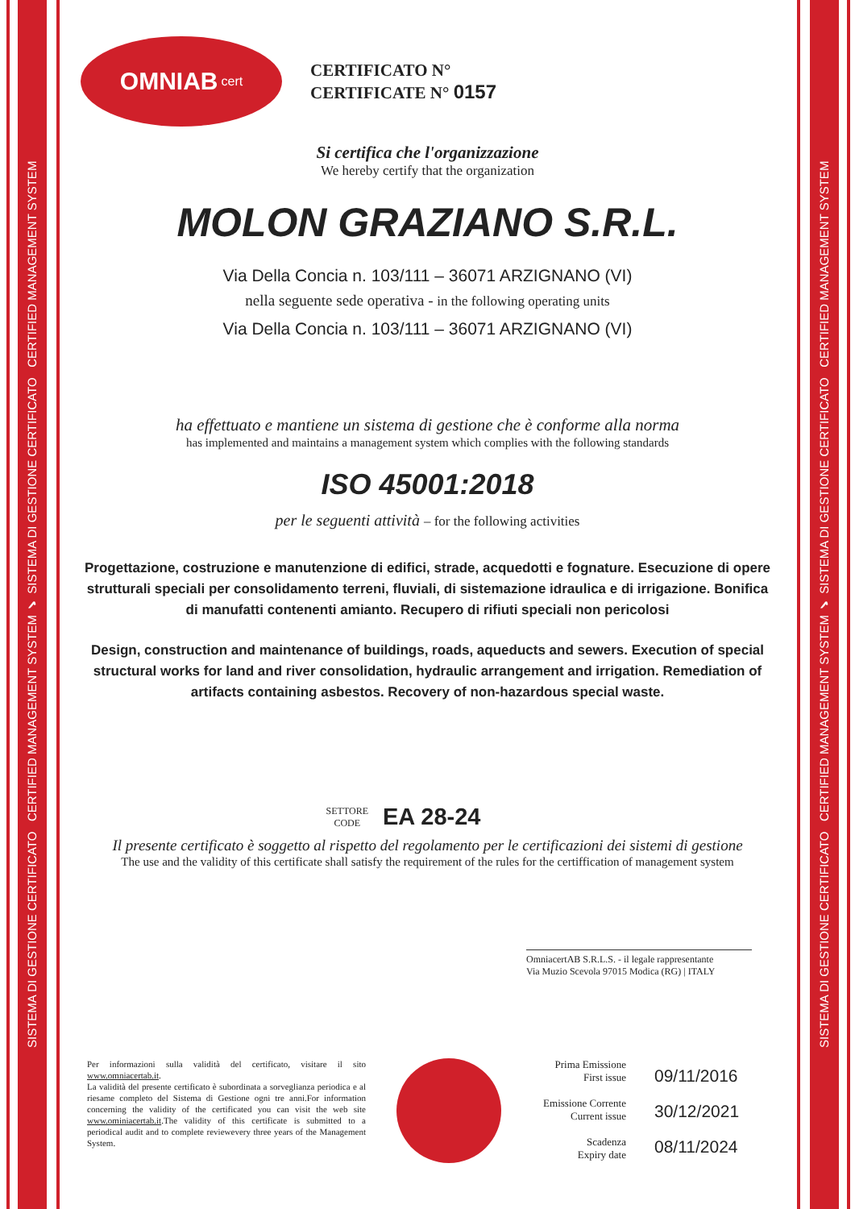SISTEMA DI GESTIONE CERTIFICATO CERTIFIED MANAGEMENT SYSTEM ✔ SISTEMA DI GESTIONE CERTIFICATO CERTIFIED MANAGEMENT SYSTEM
SISTEMA DI GESTIONE CERTIFICATO CERTIFIED MANAGEMENT SYSTEM ✔ SISTEMA DI GESTIONE CERTIFICATO CERTIFIED MANAGEMENT SYSTEM
OMNIAB cert
CERTIFICATO N°
CERTIFICATE N° 0157
Si certifica che l'organizzazione
We hereby certify that the organization
MOLON GRAZIANO S.R.L.
Via Della Concia n. 103/111 – 36071 ARZIGNANO (VI)
nella seguente sede operativa - in the following operating units
Via Della Concia n. 103/111 – 36071 ARZIGNANO (VI)
ha effettuato e mantiene un sistema di gestione che è conforme alla norma
has implemented and maintains a management system which complies with the following standards
ISO 45001:2018
per le seguenti attività – for the following activities
Progettazione, costruzione e manutenzione di edifici, strade, acquedotti e fognature. Esecuzione di opere strutturali speciali per consolidamento terreni, fluviali, di sistemazione idraulica e di irrigazione. Bonifica di manufatti contenenti amianto. Recupero di rifiuti speciali non pericolosi
Design, construction and maintenance of buildings, roads, aqueducts and sewers. Execution of special structural works for land and river consolidation, hydraulic arrangement and irrigation. Remediation of artifacts containing asbestos. Recovery of non-hazardous special waste.
SETTORE
CODE EA 28-24
Il presente certificato è soggetto al rispetto del regolamento per le certificazioni dei sistemi di gestione
The use and the validity of this certificate shall satisfy the requirement of the rules for the certiffication of management system
OmniacertAB S.R.L.S. - il legale rappresentante
Via Muzio Scevola 97015 Modica (RG) | ITALY
Per informazioni sulla validità del certificato, visitare il sito www.omniacertab.it.
La validità del presente certificato è subordinata a sorveglianza periodica e al riesame completo del Sistema di Gestione ogni tre anni.For information concerning the validity of the certificated you can visit the web site www.ominiacertab.it.The validity of this certificate is submitted to a periodical audit and to complete reviewevery three years of the Management System.
Prima Emissione
First issue
Emissione Corrente
Current issue
Scadenza
Expiry date
09/11/2016
30/12/2021
08/11/2024